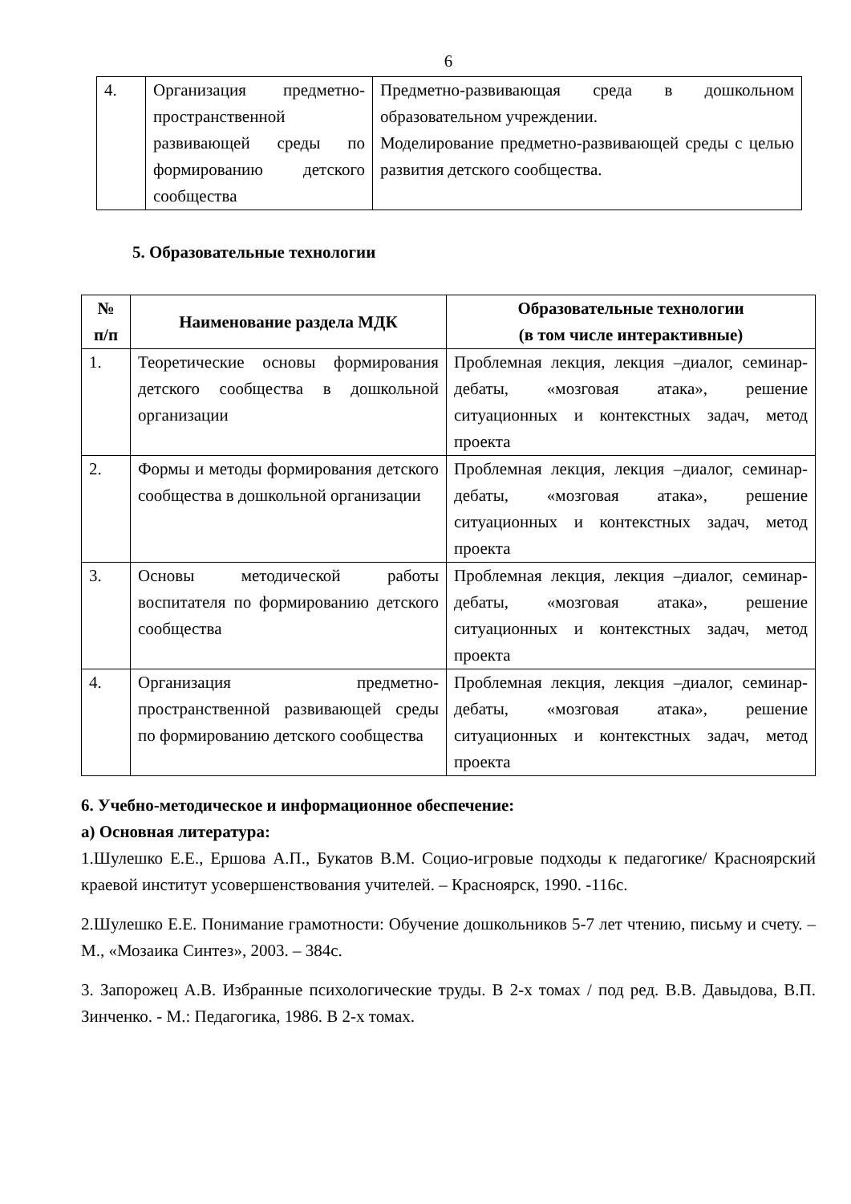6
| 4. | Организация предметно-пространственной развивающей среды по формированию детского сообщества | Предметно-развивающая среда в дошкольном образовательном учреждении. Моделирование предметно-развивающей среды с целью развития детского сообщества. |
5. Образовательные технологии
| № п/п | Наименование раздела МДК | Образовательные технологии (в том числе интерактивные) |
| --- | --- | --- |
| 1. | Теоретические основы формирования детского сообщества в дошкольной организации | Проблемная лекция, лекция –диалог, семинар-дебаты, «мозговая атака», решение ситуационных и контекстных задач, метод проекта |
| 2. | Формы и методы формирования детского сообщества в дошкольной организации | Проблемная лекция, лекция –диалог, семинар-дебаты, «мозговая атака», решение ситуационных и контекстных задач, метод проекта |
| 3. | Основы методической работы воспитателя по формированию детского сообщества | Проблемная лекция, лекция –диалог, семинар-дебаты, «мозговая атака», решение ситуационных и контекстных задач, метод проекта |
| 4. | Организация предметно-пространственной развивающей среды по формированию детского сообщества | Проблемная лекция, лекция –диалог, семинар-дебаты, «мозговая атака», решение ситуационных и контекстных задач, метод проекта |
6. Учебно-методическое и информационное обеспечение:
а) Основная литература:
1.Шулешко Е.Е., Ершова А.П., Букатов В.М. Социо-игровые подходы к педагогике/ Красноярский краевой институт усовершенствования учителей. – Красноярск, 1990. -116с.
2.Шулешко Е.Е. Понимание грамотности: Обучение дошкольников 5-7 лет чтению, письму и счету. – М., «Мозаика Синтез», 2003. – 384с.
3. Запорожец А.В. Избранные психологические труды. В 2-х томах / под ред. В.В. Давыдова, В.П. Зинченко. - М.: Педагогика, 1986. В 2-х томах.